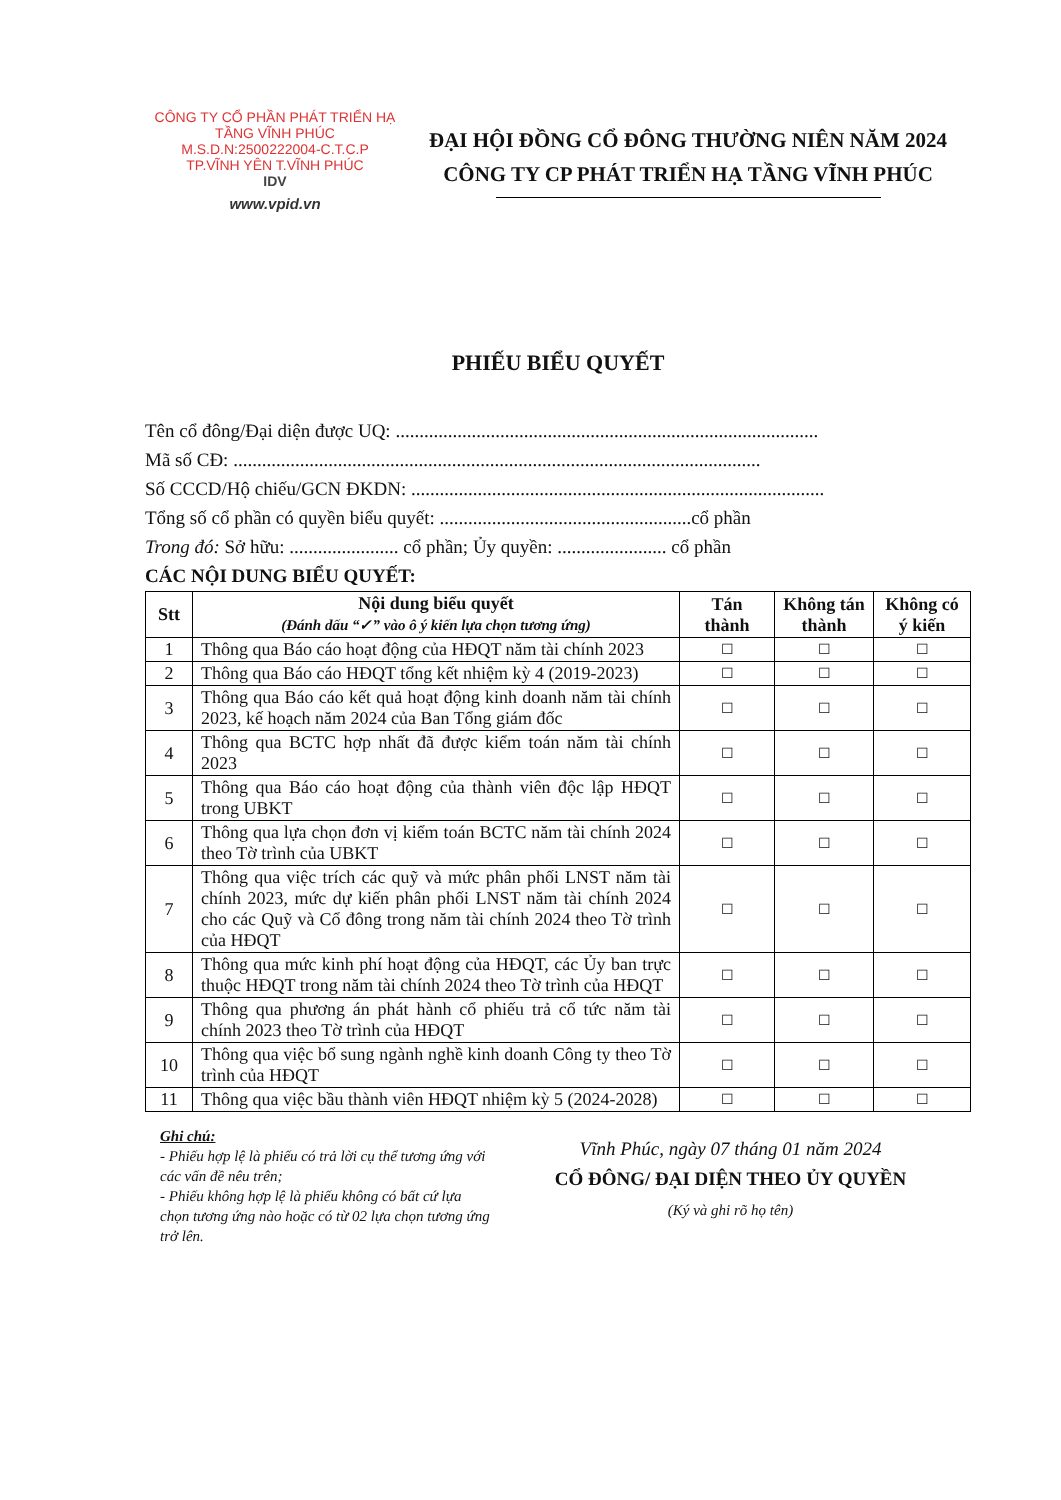CÔNG TY CỔ PHẦN PHÁT TRIỂN HẠ TẦNG VĨNH PHÚC
M.S.D.N:2500222004-C.T.C.P
TP.VĨNH YÊN T.VĨNH PHÚC
IDV
www.vpid.vn
ĐẠI HỘI ĐỒNG CỔ ĐÔNG THƯỜNG NIÊN NĂM 2024
CÔNG TY CP PHÁT TRIỂN HẠ TẦNG VĨNH PHÚC
PHIẾU BIỂU QUYẾT
Tên cổ đông/Đại diện được UQ: .........................................................................................
Mã số CĐ: ...............................................................................................................
Số CCCD/Hộ chiếu/GCN ĐKDN: .......................................................................................
Tổng số cổ phần có quyền biểu quyết: .....................................................cổ phần
Trong đó: Sở hữu: ....................... cổ phần; Ủy quyền: ....................... cổ phần
CÁC NỘI DUNG BIỂU QUYẾT:
| Stt | Nội dung biểu quyết (Đánh dấu “✓” vào ô ý kiến lựa chọn tương ứng) | Tán thành | Không tán thành | Không có ý kiến |
| --- | --- | --- | --- | --- |
| 1 | Thông qua Báo cáo hoạt động của HĐQT năm tài chính 2023 | ☐ | ☐ | ☐ |
| 2 | Thông qua Báo cáo HĐQT tổng kết nhiệm kỳ 4 (2019-2023) | ☐ | ☐ | ☐ |
| 3 | Thông qua Báo cáo kết quả hoạt động kinh doanh năm tài chính 2023, kế hoạch năm 2024 của Ban Tổng giám đốc | ☐ | ☐ | ☐ |
| 4 | Thông qua BCTC hợp nhất đã được kiểm toán năm tài chính 2023 | ☐ | ☐ | ☐ |
| 5 | Thông qua Báo cáo hoạt động của thành viên độc lập HĐQT trong UBKT | ☐ | ☐ | ☐ |
| 6 | Thông qua lựa chọn đơn vị kiểm toán BCTC năm tài chính 2024 theo Tờ trình của UBKT | ☐ | ☐ | ☐ |
| 7 | Thông qua việc trích các quỹ và mức phân phối LNST năm tài chính 2023, mức dự kiến phân phối LNST năm tài chính 2024 cho các Quỹ và Cổ đông trong năm tài chính 2024 theo Tờ trình của HĐQT | ☐ | ☐ | ☐ |
| 8 | Thông qua mức kinh phí hoạt động của HĐQT, các Ủy ban trực thuộc HĐQT trong năm tài chính 2024 theo Tờ trình của HĐQT | ☐ | ☐ | ☐ |
| 9 | Thông qua phương án phát hành cổ phiếu trả cổ tức năm tài chính 2023 theo Tờ trình của HĐQT | ☐ | ☐ | ☐ |
| 10 | Thông qua việc bổ sung ngành nghề kinh doanh Công ty theo Tờ trình của HĐQT | ☐ | ☐ | ☐ |
| 11 | Thông qua việc bầu thành viên HĐQT nhiệm kỳ 5 (2024-2028) | ☐ | ☐ | ☐ |
Ghi chú:
- Phiếu hợp lệ là phiếu có trả lời cụ thể tương ứng với các vấn đề nêu trên;
- Phiếu không hợp lệ là phiếu không có bất cứ lựa chọn tương ứng nào hoặc có từ 02 lựa chọn tương ứng trở lên.
Vĩnh Phúc, ngày 07 tháng 01 năm 2024
CỔ ĐÔNG/ ĐẠI DIỆN THEO ỦY QUYỀN
(Ký và ghi rõ họ tên)